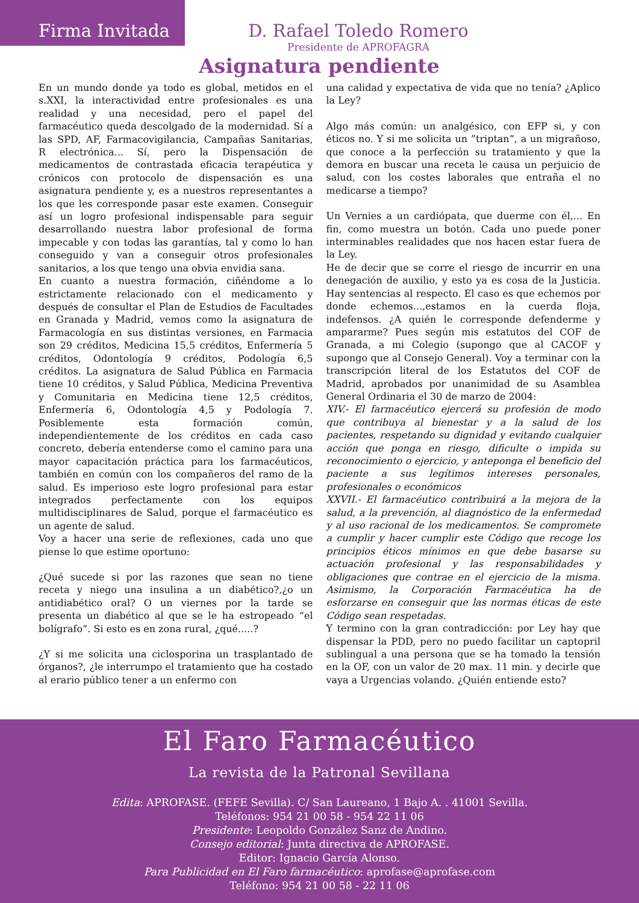Firma Invitada
D. Rafael Toledo Romero
Presidente de APROFAGRA
Asignatura pendiente
En un mundo donde ya todo es global, metidos en el s.XXI, la interactividad entre profesionales es una realidad y una necesidad, pero el papel del farmacéutico queda descolgado de la modernidad. Sí a las SPD, AF, Farmacovigilancia, Campañas Sanitarias, R electrónica... Sí, pero la Dispensación de medicamentos de contrastada eficacia terapéutica y crónicos con protocolo de dispensación es una asignatura pendiente y, es a nuestros representantes a los que les corresponde pasar este examen. Conseguir así un logro profesional indispensable para seguir desarrollando nuestra labor profesional de forma impecable y con todas las garantías, tal y como lo han conseguido y van a conseguir otros profesionales sanitarios, a los que tengo una obvia envidia sana.
En cuanto a nuestra formación, ciñéndome a lo estrictamente relacionado con el medicamento y después de consultar el Plan de Estudios de Facultades en Granada y Madrid, vemos como la asignatura de Farmacología en sus distintas versiones, en Farmacia son 29 créditos, Medicina 15,5 créditos, Enfermería 5 créditos, Odontología 9 créditos, Podología 6,5 créditos. La asignatura de Salud Pública en Farmacia tiene 10 créditos, y Salud Pública, Medicina Preventiva y Comunitaria en Medicina tiene 12,5 créditos, Enfermería 6, Odontología 4,5 y Podología 7. Posiblemente esta formación común, independientemente de los créditos en cada caso concreto, debería entenderse como el camino para una mayor capacitación práctica para los farmacéuticos, también en común con los compañeros del ramo de la salud. Es imperioso este logro profesional para estar integrados perfectamente con los equipos multidisciplinares de Salud, porque el farmacéutico es un agente de salud.
Voy a hacer una serie de reflexiones, cada uno que piense lo que estime oportuno:
¿Qué sucede si por las razones que sean no tiene receta y niego una insulina a un diabético?,¿o un antidiabético oral? O un viernes por la tarde se presenta un diabético al que se le ha estropeado “el bolígrafo”. Si esto es en zona rural, ¿qué.....?
¿Y si me solicita una ciclosporina un trasplantado de órganos?, ¿le interrumpo el tratamiento que ha costado al erario público tener a un enfermo con
una calidad y expectativa de vida que no tenía? ¿Aplico la Ley?
Algo más común: un analgésico, con EFP si, y con éticos no. Y si me solicita un ”triptan”, a un migrañoso, que conoce a la perfección su tratamiento y que la demora en buscar una receta le causa un perjuicio de salud, con los costes laborales que entraña el no medicarse a tiempo?
Un Vernies a un cardiópata, que duerme con él,... En fin, como muestra un botón. Cada uno puede poner interminables realidades que nos hacen estar fuera de la Ley.
He de decir que se corre el riesgo de incurrir en una denegación de auxilio, y esto ya es cosa de la Justicia. Hay sentencias al respecto. El caso es que echemos por donde echemos...,estamos en la cuerda floja, indefensos. ¿A quién le corresponde defenderme y ampararme? Pues según mis estatutos del COF de Granada, a mi Colegio (supongo que al CACOF y supongo que al Consejo General). Voy a terminar con la transcripción literal de los Estatutos del COF de Madrid, aprobados por unanimidad de su Asamblea General Ordinaria el 30 de marzo de 2004:
XIV.- El farmacéutico ejercerá su profesión de modo que contribuya al bienestar y a la salud de los pacientes, respetando su dignidad y evitando cualquier acción que ponga en riesgo, dificulte o impida su reconocimiento o ejercicio, y anteponga el beneficio del paciente a sus legítimos intereses personales, profesionales o económicos
XXVII.- El farmacéutico contribuirá a la mejora de la salud, a la prevención, al diagnóstico de la enfermedad y al uso racional de los medicamentos. Se compromete a cumplir y hacer cumplir este Código que recoge los principios éticos mínimos en que debe basarse su actuación profesional y las responsabilidades y obligaciones que contrae en el ejercicio de la misma. Asimismo, la Corporación Farmacéutica ha de esforzarse en conseguir que las normas éticas de este Código sean respetadas.
Y termino con la gran contradicción: por Ley hay que dispensar la PDD, pero no puedo facilitar un captopril sublingual a una persona que se ha tomado la tensión en la OF, con un valor de 20 max. 11 min. y decirle que vaya a Urgencias volando. ¿Quién entiende esto?
El Faro Farmacéutico
La revista de la Patronal Sevillana
Edita: APROFASE. (FEFE Sevilla). C/ San Laureano, 1 Bajo A. . 41001 Sevilla.
Teléfonos: 954 21 00 58 - 954 22 11 06
Presidente: Leopoldo González Sanz de Andino.
Consejo editorial: Junta directiva de APROFASE.
Editor: Ignacio García Alonso.
Para Publicidad en El Faro farmacéutico: aprofase@aprofase.com
Teléfono: 954 21 00 58 - 22 11 06